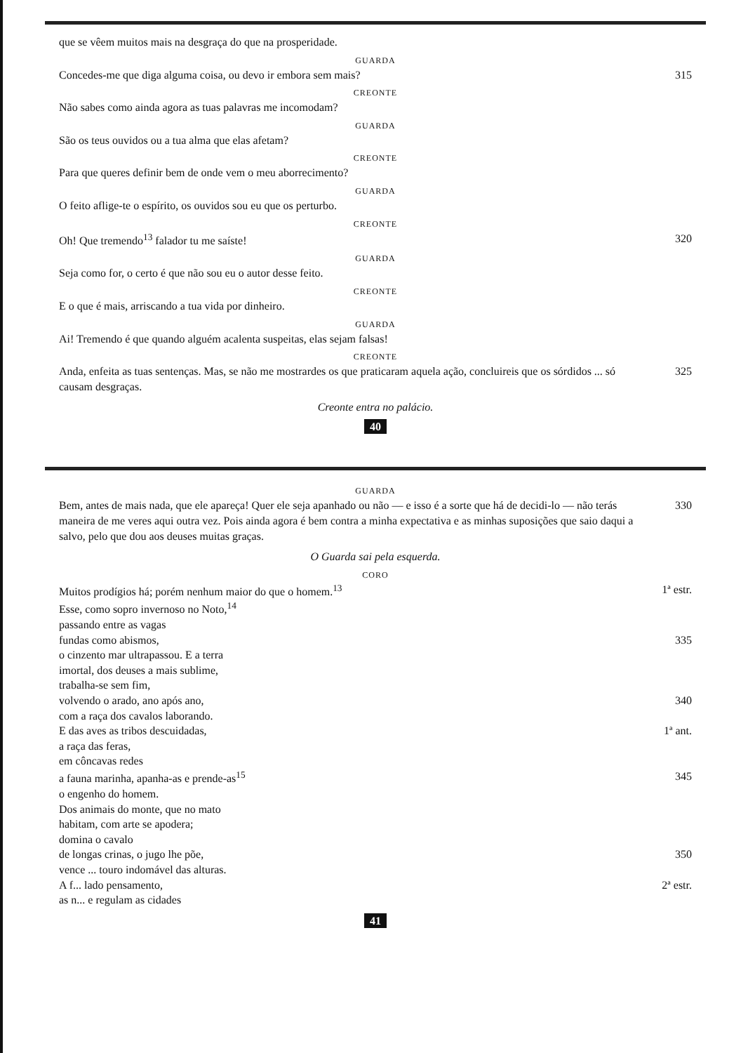que se vêem muitos mais na desgraça do que na prosperidade.
GUARDA
Concedes-me que diga alguma coisa, ou devo ir embora sem mais? 315
CREONTE
Não sabes como ainda agora as tuas palavras me incomodam?
GUARDA
São os teus ouvidos ou a tua alma que elas afetam?
CREONTE
Para que queres definir bem de onde vem o meu aborrecimento?
GUARDA
O feito aflige-te o espírito, os ouvidos sou eu que os perturbo.
CREONTE
Oh! Que tremendo<sup>13</sup> falador tu me saíste! 320
GUARDA
Seja como for, o certo é que não sou eu o autor desse feito.
CREONTE
E o que é mais, arriscando a tua vida por dinheiro.
GUARDA
Ai! Tremendo é que quando alguém acalenta suspeitas, elas sejam falsas!
CREONTE
Anda, enfeita as tuas sentenças. Mas, se não me mostrardes os que praticaram aquela ação, concluireis que os sórdidos ... só causam desgraças. 325
Creonte entra no palácio.
40
GUARDA
Bem, antes de mais nada, que ele apareça! Quer ele seja apanhado ou não — e isso é a sorte que há de decidi-lo — não terás maneira de me veres aqui outra vez. Pois ainda agora é bem contra a minha expectativa e as minhas suposições que saio daqui a salvo, pelo que dou aos deuses muitas graças. 330
O Guarda sai pela esquerda.
CORO
Muitos prodígios há; porém nenhum maior do que o homem.<sup>13</sup> 1ª estr.
Esse, como sopro invernoso no Noto,<sup>14</sup>
passando entre as vagas
fundas como abismos, 335
o cinzento mar ultrapassou. E a terra
imortal, dos deuses a mais sublime,
trabalha-se sem fim,
volvendo o arado, ano após ano, 340
com a raça dos cavalos laborando.
E das aves as tribos descuidadas, 1ª ant.
a raça das feras,
em côncavas redes
a fauna marinha, apanha-as e prende-as<sup>15</sup> 345
o engenho do homem.
Dos animais do monte, que no mato
habitam, com arte se apodera;
domina o cavalo
de longas crinas, o jugo lhe põe, 350
vence ... touro indomável das alturas.
A f... lado pensamento, 2ª estr.
as n... e regulam as cidades
41